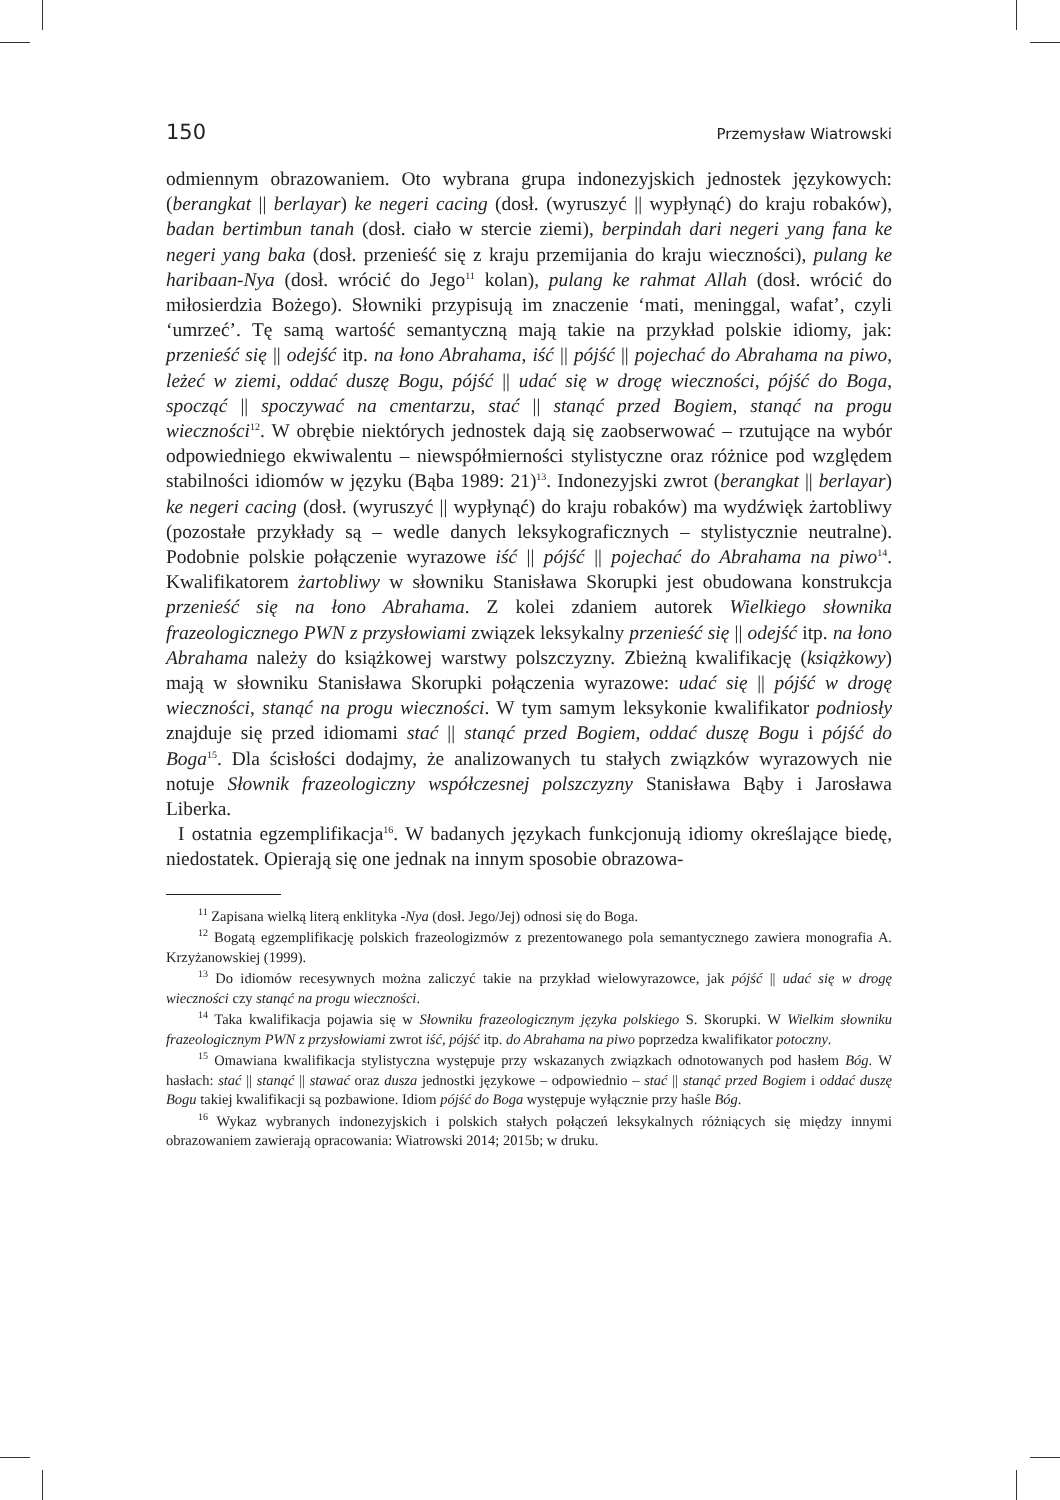150 Przemysław Wiatrowski
odmiennym obrazowaniem. Oto wybrana grupa indonezyjskich jednostek językowych: (berangkat || berlayar) ke negeri cacing (dosł. (wyruszyć || wypłynąć) do kraju robaków), badan bertimbun tanah (dosł. ciało w stercie ziemi), berpindah dari negeri yang fana ke negeri yang baka (dosł. przenieść się z kraju przemijania do kraju wieczności), pulang ke haribaan-Nya (dosł. wrócić do Jego<sup>11</sup> kolan), pulang ke rahmat Allah (dosł. wrócić do miłosierdzia Bożego). Słowniki przypisują im znaczenie ‘mati, meninggal, wafat’, czyli ‘umrzeć’. Tę samą wartość semantyczną mają takie na przykład polskie idiomy, jak: przenieść się || odejść itp. na łono Abrahama, iść || pójść || pojechać do Abrahama na piwo, leżeć w ziemi, oddać duszę Bogu, pójść || udać się w drogę wieczności, pójść do Boga, spocząć || spoczywać na cmentarzu, stać || stanąć przed Bogiem, stanąć na progu wieczności<sup>12</sup>. W obrębie niektórych jednostek dają się zaobserwować – rzutujące na wybór odpowiedniego ekwiwalentu – niewspółmierności stylistyczne oraz różnice pod względem stabilności idiomów w języku (Bąba 1989: 21)<sup>13</sup>. Indonezyjski zwrot (berangkat || berlayar) ke negeri cacing (dosł. (wyruszyć || wypłynąć) do kraju robaków) ma wydźwięk żartobliwy (pozostałe przykłady są – wedle danych leksykograficznych – stylistycznie neutralne). Podobnie polskie połączenie wyrazowe iść || pójść || pojechać do Abrahama na piwo<sup>14</sup>. Kwalifikatorem żartobliwy w słowniku Stanisława Skorupki jest obudowana konstrukcja przenieść się na łono Abrahama. Z kolei zdaniem autorek Wielkiego słownika frazeologicznego PWN z przysłowiami związek leksykalny przenieść się || odejść itp. na łono Abrahama należy do książkowej warstwy polszczyzny. Zbieżną kwalifikację (książkowy) mają w słowniku Stanisława Skorupki połączenia wyrazowe: udać się || pójść w drogę wieczności, stanąć na progu wieczności. W tym samym leksykonie kwalifikator podniosły znajduje się przed idiomami stać || stanąć przed Bogiem, oddać duszę Bogu i pójść do Boga<sup>15</sup>. Dla ścisłości dodajmy, że analizowanych tu stałych związków wyrazowych nie notuje Słownik frazeologiczny współczesnej polszczyzny Stanisława Bąby i Jarosława Liberka.
I ostatnia egzemplifikacja<sup>16</sup>. W badanych językach funkcjonują idiomy określające biedę, niedostatek. Opierają się one jednak na innym sposobie obrazowa-
<sup>11</sup> Zapisana wielką literą enklityka -Nya (dosł. Jego/Jej) odnosi się do Boga.
<sup>12</sup> Bogatą egzemplifikację polskich frazeologizmów z prezentowanego pola semantycznego zawiera monografia A. Krzyżanowskiej (1999).
<sup>13</sup> Do idiomów recesywnych można zaliczyć takie na przykład wielowyrazowce, jak pójść || udać się w drogę wieczności czy stanąć na progu wieczności.
<sup>14</sup> Taka kwalifikacja pojawia się w Słowniku frazeologicznym języka polskiego S. Skorupki. W Wielkim słowniku frazeologicznym PWN z przysłowiami zwrot iść, pójść itp. do Abrahama na piwo poprzedza kwalifikator potoczny.
<sup>15</sup> Omawiana kwalifikacja stylistyczna występuje przy wskazanych związkach odnotowanych pod hasłem Bóg. W hasłach: stać || stanąć || stawać oraz dusza jednostki językowe – odpowiednio – stać || stanąć przed Bogiem i oddać duszę Bogu takiej kwalifikacji są pozbawione. Idiom pójść do Boga występuje wyłącznie przy haśle Bóg.
<sup>16</sup> Wykaz wybranych indonezyjskich i polskich stałych połączeń leksykalnych różniących się między innymi obrazowaniem zawierają opracowania: Wiatrowski 2014; 2015b; w druku.